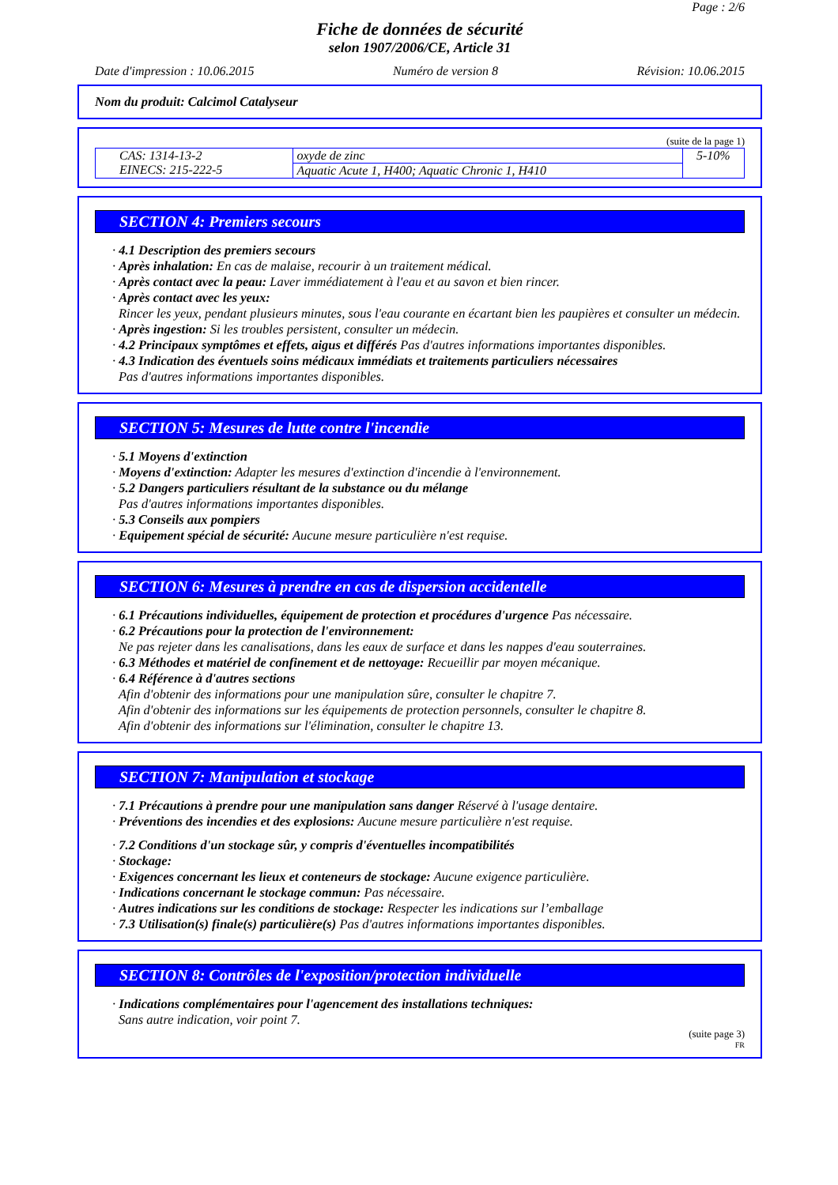Page : 2/6
Fiche de données de sécurité
selon 1907/2006/CE, Article 31
Date d'impression : 10.06.2015 Numéro de version 8 Révision: 10.06.2015
Nom du produit: Calcimol Catalyseur
(suite de la page 1)
| CAS: 1314-13-2 EINECS: 215-222-5 | oxyde de zinc | 5-10% |
| | Aquatic Acute 1, H400; Aquatic Chronic 1, H410 | |
SECTION 4: Premiers secours
· 4.1 Description des premiers secours
· Après inhalation: En cas de malaise, recourir à un traitement médical.
· Après contact avec la peau: Laver immédiatement à l'eau et au savon et bien rincer.
· Après contact avec les yeux:
Rincer les yeux, pendant plusieurs minutes, sous l'eau courante en écartant bien les paupières et consulter un médecin.
· Après ingestion: Si les troubles persistent, consulter un médecin.
· 4.2 Principaux symptômes et effets, aigus et différés Pas d'autres informations importantes disponibles.
· 4.3 Indication des éventuels soins médicaux immédiats et traitements particuliers nécessaires
Pas d'autres informations importantes disponibles.
SECTION 5: Mesures de lutte contre l'incendie
· 5.1 Moyens d'extinction
· Moyens d'extinction: Adapter les mesures d'extinction d'incendie à l'environnement.
· 5.2 Dangers particuliers résultant de la substance ou du mélange
Pas d'autres informations importantes disponibles.
· 5.3 Conseils aux pompiers
· Equipement spécial de sécurité: Aucune mesure particulière n'est requise.
SECTION 6: Mesures à prendre en cas de dispersion accidentelle
· 6.1 Précautions individuelles, équipement de protection et procédures d'urgence Pas nécessaire.
· 6.2 Précautions pour la protection de l'environnement:
Ne pas rejeter dans les canalisations, dans les eaux de surface et dans les nappes d'eau souterraines.
· 6.3 Méthodes et matériel de confinement et de nettoyage: Recueillir par moyen mécanique.
· 6.4 Référence à d'autres sections
Afin d'obtenir des informations pour une manipulation sûre, consulter le chapitre 7.
Afin d'obtenir des informations sur les équipements de protection personnels, consulter le chapitre 8.
Afin d'obtenir des informations sur l'élimination, consulter le chapitre 13.
SECTION 7: Manipulation et stockage
· 7.1 Précautions à prendre pour une manipulation sans danger Réservé à l'usage dentaire.
· Préventions des incendies et des explosions: Aucune mesure particulière n'est requise.
· 7.2 Conditions d'un stockage sûr, y compris d'éventuelles incompatibilités
· Stockage:
· Exigences concernant les lieux et conteneurs de stockage: Aucune exigence particulière.
· Indications concernant le stockage commun: Pas nécessaire.
· Autres indications sur les conditions de stockage: Respecter les indications sur l’emballage
· 7.3 Utilisation(s) finale(s) particulière(s) Pas d'autres informations importantes disponibles.
SECTION 8: Contrôles de l'exposition/protection individuelle
· Indications complémentaires pour l'agencement des installations techniques:
Sans autre indication, voir point 7.
(suite page 3)
FR